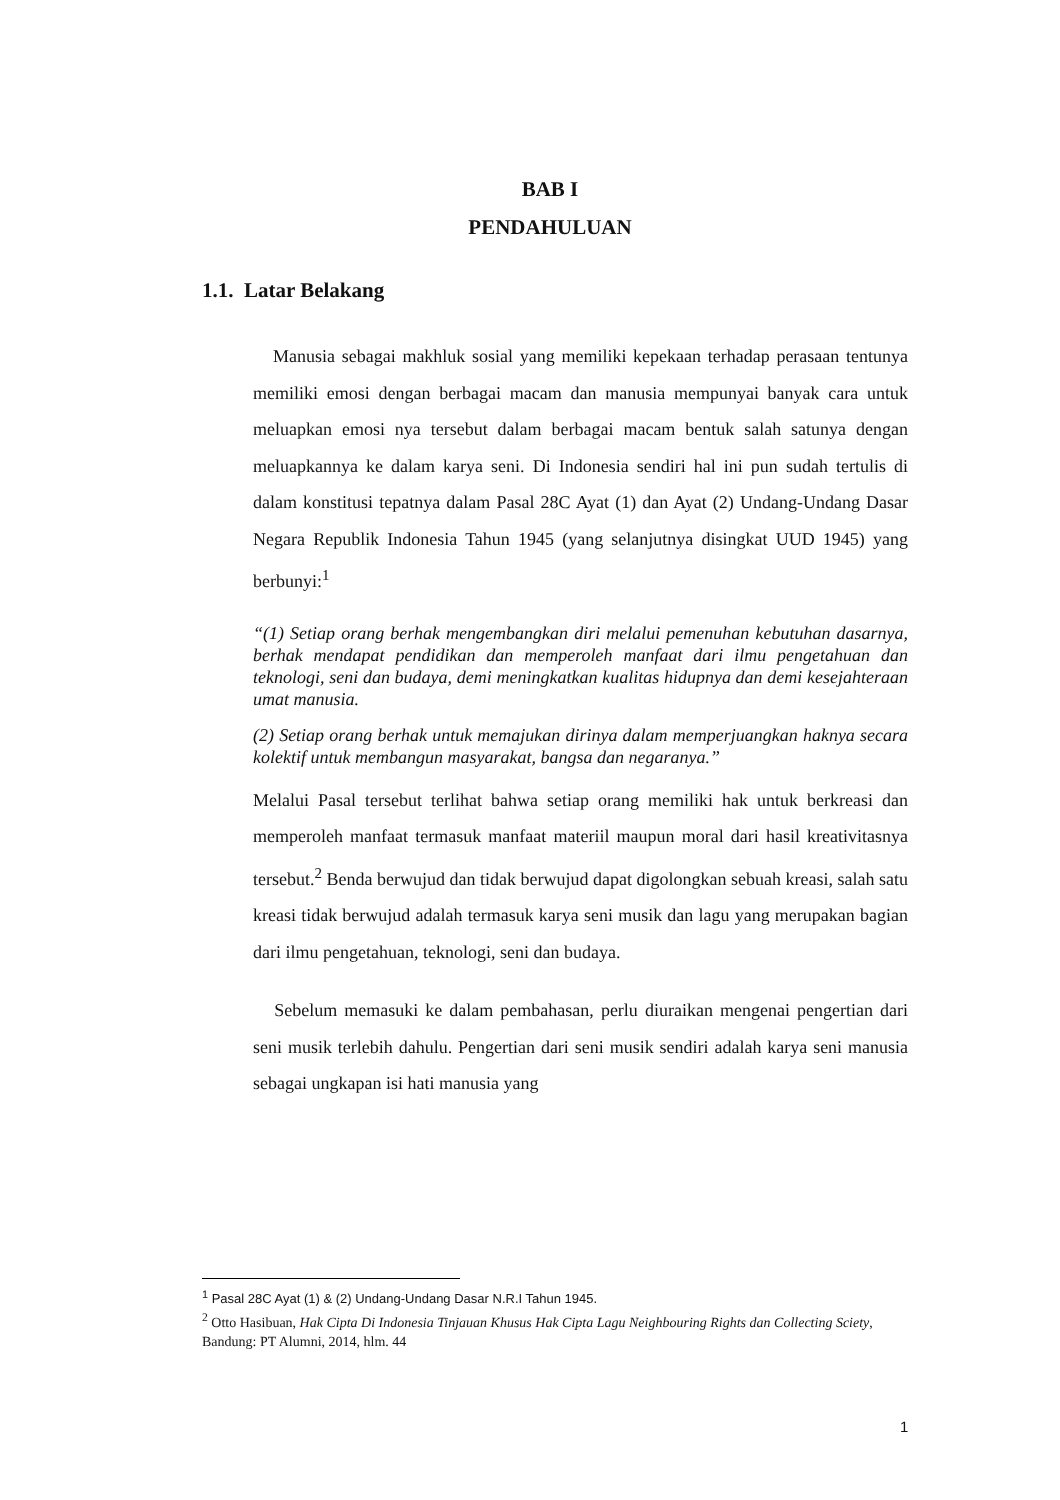BAB I
PENDAHULUAN
1.1. Latar Belakang
Manusia sebagai makhluk sosial yang memiliki kepekaan terhadap perasaan tentunya memiliki emosi dengan berbagai macam dan manusia mempunyai banyak cara untuk meluapkan emosi nya tersebut dalam berbagai macam bentuk salah satunya dengan meluapkannya ke dalam karya seni. Di Indonesia sendiri hal ini pun sudah tertulis di dalam konstitusi tepatnya dalam Pasal 28C Ayat (1) dan Ayat (2) Undang-Undang Dasar Negara Republik Indonesia Tahun 1945 (yang selanjutnya disingkat UUD 1945) yang berbunyi:<sup>1</sup>
“(1) Setiap orang berhak mengembangkan diri melalui pemenuhan kebutuhan dasarnya, berhak mendapat pendidikan dan memperoleh manfaat dari ilmu pengetahuan dan teknologi, seni dan budaya, demi meningkatkan kualitas hidupnya dan demi kesejahteraan umat manusia.
(2) Setiap orang berhak untuk memajukan dirinya dalam memperjuangkan haknya secara kolektif untuk membangun masyarakat, bangsa dan negaranya.”
Melalui Pasal tersebut terlihat bahwa setiap orang memiliki hak untuk berkreasi dan memperoleh manfaat termasuk manfaat materiil maupun moral dari hasil kreativitasnya tersebut.<sup>2</sup> Benda berwujud dan tidak berwujud dapat digolongkan sebuah kreasi, salah satu kreasi tidak berwujud adalah termasuk karya seni musik dan lagu yang merupakan bagian dari ilmu pengetahuan, teknologi, seni dan budaya.
Sebelum memasuki ke dalam pembahasan, perlu diuraikan mengenai pengertian dari seni musik terlebih dahulu. Pengertian dari seni musik sendiri adalah karya seni manusia sebagai ungkapan isi hati manusia yang
<sup>1</sup> Pasal 28C Ayat (1) & (2) Undang-Undang Dasar N.R.I Tahun 1945.
<sup>2</sup> Otto Hasibuan, Hak Cipta Di Indonesia Tinjauan Khusus Hak Cipta Lagu Neighbouring Rights dan Collecting Sciety, Bandung: PT Alumni, 2014, hlm. 44
1